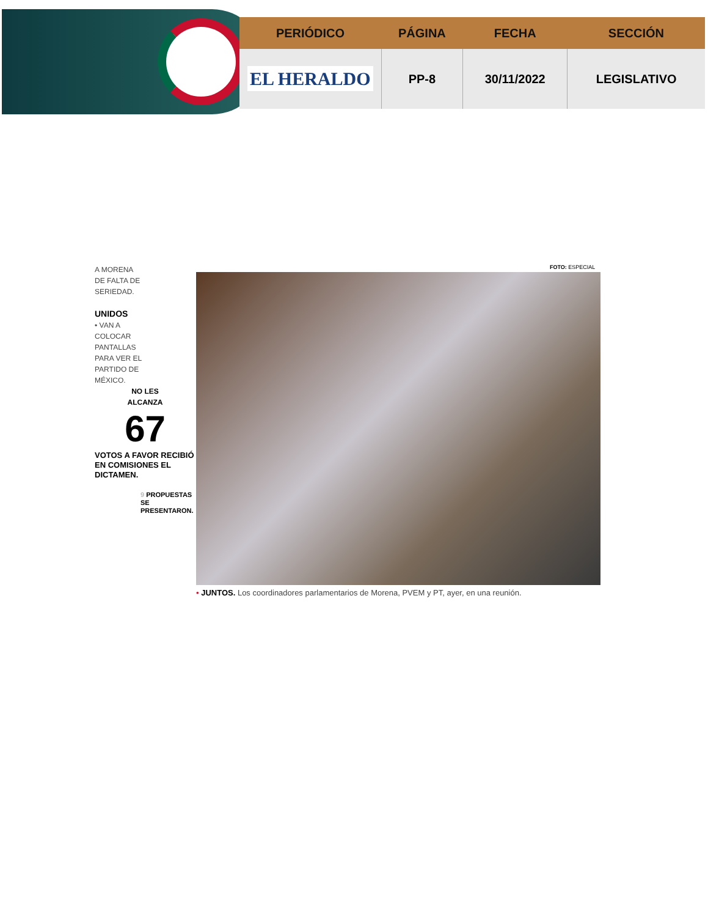| PERIÓDICO | PÁGINA | FECHA | SECCIÓN |
| --- | --- | --- | --- |
| EL HERALDO | PP-8 | 30/11/2022 | LEGISLATIVO |
A MORENA
DE FALTA DE
SERIEDAD.
UNIDOS
• VAN A
COLOCAR
PANTALLAS
PARA VER EL
PARTIDO DE
MÉXICO.
NO LES
ALCANZA
67
VOTOS A FAVOR RECIBIÓ EN COMISIONES EL DICTAMEN.
9 PROPUESTAS SE PRESENTARON.
FOTO: ESPECIAL
• JUNTOS. Los coordinadores parlamentarios de Morena, PVEM y PT, ayer, en una reunión.